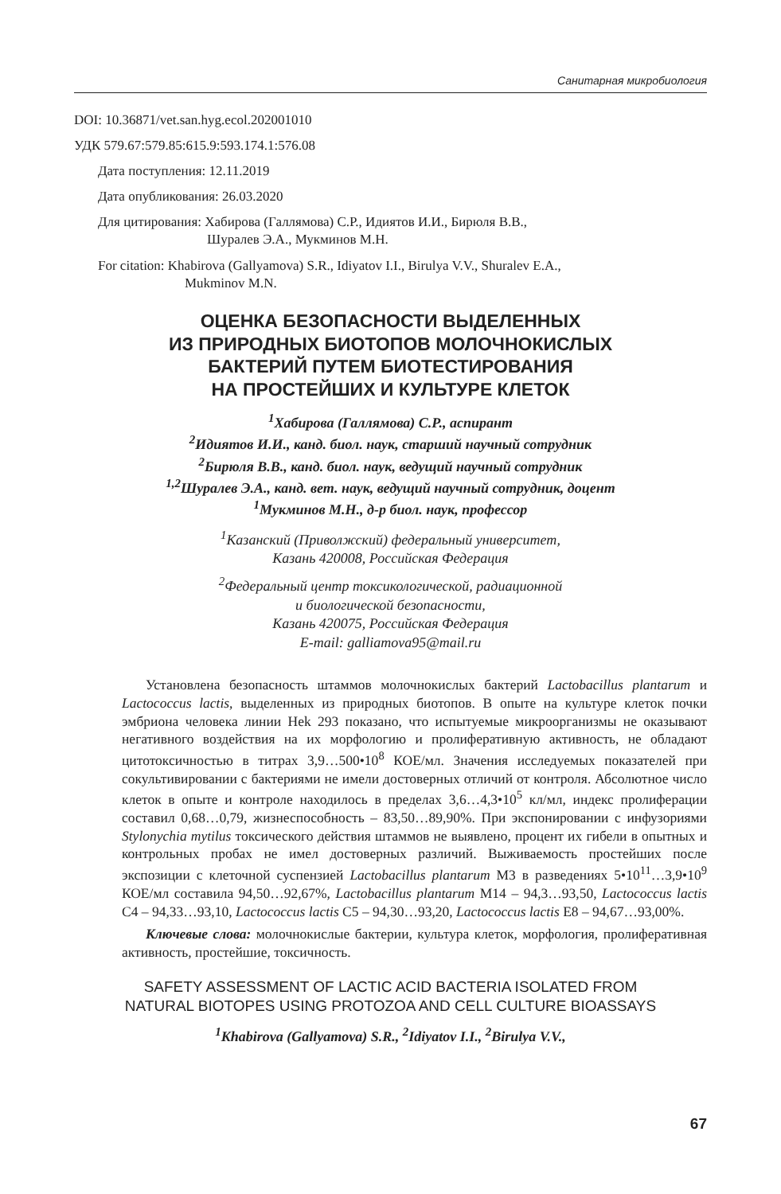Санитарная микробиология
DOI: 10.36871/vet.san.hyg.ecol.202001010
УДК 579.67:579.85:615.9:593.174.1:576.08
Дата поступления: 12.11.2019
Дата опубликования: 26.03.2020
Для цитирования: Хабирова (Галлямова) С.Р., Идиятов И.И., Бирюля В.В.,
Шуралев Э.А., Мукминов М.Н.
For citation: Khabirova (Gallyamova) S.R., Idiyatov I.I., Birulya V.V., Shuralev E.A.,
Mukminov M.N.
ОЦЕНКА БЕЗОПАСНОСТИ ВЫДЕЛЕННЫХ
ИЗ ПРИРОДНЫХ БИОТОПОВ МОЛОЧНОКИСЛЫХ
БАКТЕРИЙ ПУТЕМ БИОТЕСТИРОВАНИЯ
НА ПРОСТЕЙШИХ И КУЛЬТУРЕ КЛЕТОК
<sup>1</sup> Хабирова (Галлямова) С.Р., аспирант
<sup>2</sup> Идиятов И.И., канд. биол. наук, старший научный сотрудник
<sup>2</sup> Бирюля В.В., канд. биол. наук, ведущий научный сотрудник
<sup>1,2</sup>Шуралев Э.А., канд. вет. наук, ведущий научный сотрудник, доцент
<sup>1</sup> Мукминов М.Н., д-р биол. наук, профессор
<sup>1</sup> Казанский (Приволжский) федеральный университет,
Казань 420008, Российская Федерация
<sup>2</sup> Федеральный центр токсикологической, радиационной
и биологической безопасности,
Казань 420075, Российская Федерация
E-mail: galliamova95@mail.ru
Установлена безопасность штаммов молочнокислых бактерий Lactobacillus plantarum и Lactococcus lactis, выделенных из природных биотопов. В опыте на культуре клеток почки эмбриона человека линии Hek 293 показано, что испытуемые микроорганизмы не оказывают негативного воздействия на их морфологию и пролиферативную активность, не обладают цитотоксичностью в титрах 3,9…500•10<sup>8</sup> КОЕ/мл. Значения исследуемых показателей при сокультивировании с бактериями не имели достоверных отличий от контроля. Абсолютное число клеток в опыте и контроле находилось в пределах 3,6…4,3•10<sup>5</sup> кл/мл, индекс пролиферации составил 0,68…0,79, жизнеспособность – 83,50…89,90%. При экспонировании с инфузориями Stylonychia mytilus токсического действия штаммов не выявлено, процент их гибели в опытных и контрольных пробах не имел достоверных различий. Выживаемость простейших после экспозиции с клеточной суспензией Lactobacillus plantarum M3 в разведениях 5•10<sup>11</sup>…3,9•10<sup>9</sup> КОЕ/мл составила 94,50…92,67%, Lactobacillus plantarum M14 – 94,3…93,50, Lactococcus lactis C4 – 94,33…93,10, Lactococcus lactis C5 – 94,30…93,20, Lactococcus lactis E8 – 94,67…93,00%.
Ключевые слова: молочнокислые бактерии, культура клеток, морфология, пролиферативная активность, простейшие, токсичность.
SAFETY ASSESSMENT OF LACTIC ACID BACTERIA ISOLATED FROM
NATURAL BIOTOPES USING PROTOZOA AND CELL CULTURE BIOASSAYS
<sup>1</sup> Khabirova (Gallyamova) S.R., <sup>2</sup>Idiyatov I.I., <sup>2</sup>Birulya V.V.,
67